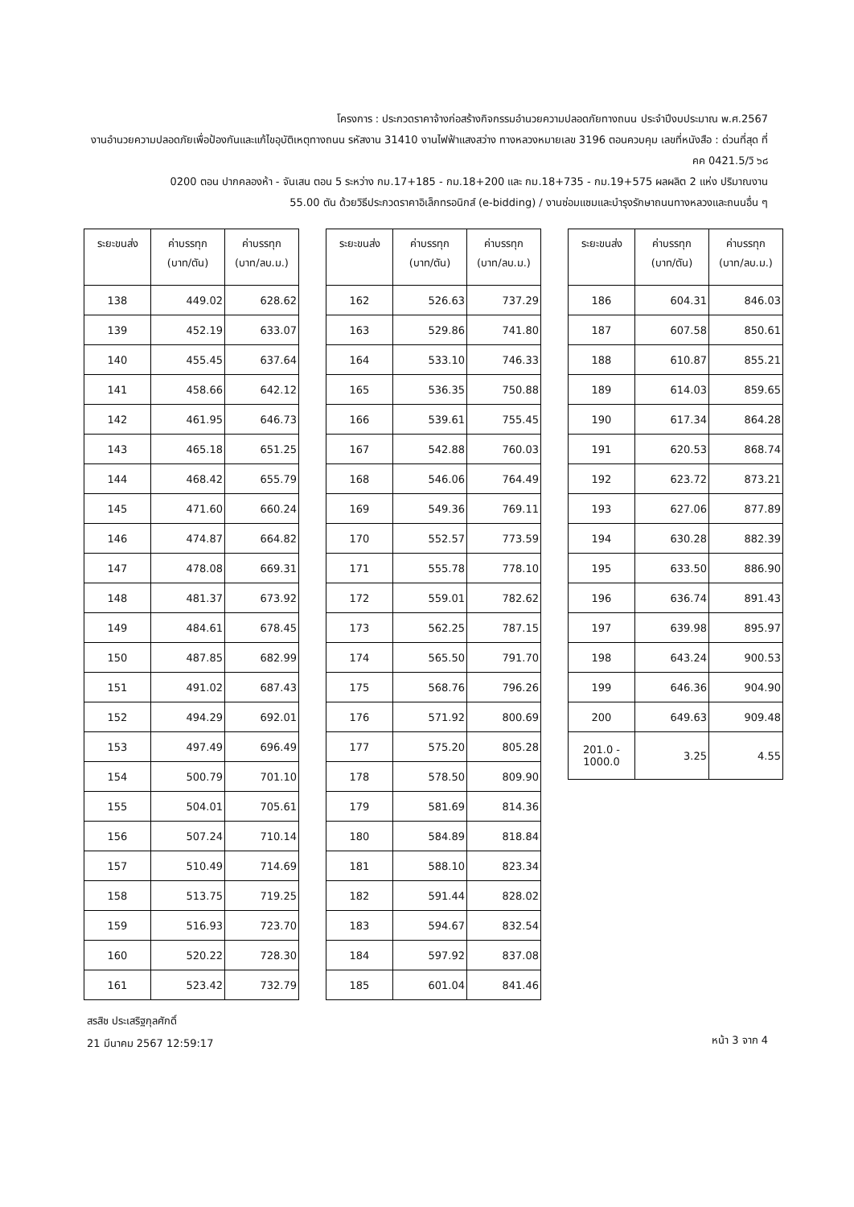โครงการ : ประกวดราคาจ้างก่อสร้างกิจกรรมอำนวยความปลอดภัยทางถนน ประจำปีงบประมาณ พ.ศ.2567
งานอำนวยความปลอดภัยเพื่อป้องกันและแก้ไขอุบัติเหตุทางถนน รหัสงาน 31410 งานไฟฟ้าแสงสว่าง ทางหลวงหมายเลข 3196 ตอนควบคุม เลขที่หนังสือ : ด่วนที่สุด ที่ คค 0421.5/วิ ๖๘
0200 ตอน ปากคลองห้า - จันเสน ตอน 5 ระหว่าง กม.17+185 - กม.18+200 และ กม.18+735 - กม.19+575 ผลผลิต 2 แห่ง ปริมาณงาน
55.00 ตัน ด้วยวิธีประกวดราคาอิเล็กทรอนิกส์ (e-bidding) / งานซ่อมแซมและบำรุงรักษาถนนทางหลวงและถนนอื่น ๆ
| ระยะขนส่ง | ค่าบรรทุก (บาท/ตัน) | ค่าบรรทุก (บาท/ลบ.ม.) |
| --- | --- | --- |
| 138 | 449.02 | 628.62 |
| 139 | 452.19 | 633.07 |
| 140 | 455.45 | 637.64 |
| 141 | 458.66 | 642.12 |
| 142 | 461.95 | 646.73 |
| 143 | 465.18 | 651.25 |
| 144 | 468.42 | 655.79 |
| 145 | 471.60 | 660.24 |
| 146 | 474.87 | 664.82 |
| 147 | 478.08 | 669.31 |
| 148 | 481.37 | 673.92 |
| 149 | 484.61 | 678.45 |
| 150 | 487.85 | 682.99 |
| 151 | 491.02 | 687.43 |
| 152 | 494.29 | 692.01 |
| 153 | 497.49 | 696.49 |
| 154 | 500.79 | 701.10 |
| 155 | 504.01 | 705.61 |
| 156 | 507.24 | 710.14 |
| 157 | 510.49 | 714.69 |
| 158 | 513.75 | 719.25 |
| 159 | 516.93 | 723.70 |
| 160 | 520.22 | 728.30 |
| 161 | 523.42 | 732.79 |
| ระยะขนส่ง | ค่าบรรทุก (บาท/ตัน) | ค่าบรรทุก (บาท/ลบ.ม.) |
| --- | --- | --- |
| 162 | 526.63 | 737.29 |
| 163 | 529.86 | 741.80 |
| 164 | 533.10 | 746.33 |
| 165 | 536.35 | 750.88 |
| 166 | 539.61 | 755.45 |
| 167 | 542.88 | 760.03 |
| 168 | 546.06 | 764.49 |
| 169 | 549.36 | 769.11 |
| 170 | 552.57 | 773.59 |
| 171 | 555.78 | 778.10 |
| 172 | 559.01 | 782.62 |
| 173 | 562.25 | 787.15 |
| 174 | 565.50 | 791.70 |
| 175 | 568.76 | 796.26 |
| 176 | 571.92 | 800.69 |
| 177 | 575.20 | 805.28 |
| 178 | 578.50 | 809.90 |
| 179 | 581.69 | 814.36 |
| 180 | 584.89 | 818.84 |
| 181 | 588.10 | 823.34 |
| 182 | 591.44 | 828.02 |
| 183 | 594.67 | 832.54 |
| 184 | 597.92 | 837.08 |
| 185 | 601.04 | 841.46 |
| ระยะขนส่ง | ค่าบรรทุก (บาท/ตัน) | ค่าบรรทุก (บาท/ลบ.ม.) |
| --- | --- | --- |
| 186 | 604.31 | 846.03 |
| 187 | 607.58 | 850.61 |
| 188 | 610.87 | 855.21 |
| 189 | 614.03 | 859.65 |
| 190 | 617.34 | 864.28 |
| 191 | 620.53 | 868.74 |
| 192 | 623.72 | 873.21 |
| 193 | 627.06 | 877.89 |
| 194 | 630.28 | 882.39 |
| 195 | 633.50 | 886.90 |
| 196 | 636.74 | 891.43 |
| 197 | 639.98 | 895.97 |
| 198 | 643.24 | 900.53 |
| 199 | 646.36 | 904.90 |
| 200 | 649.63 | 909.48 |
| 201.0 - 1000.0 | 3.25 | 4.55 |
สรสิช ประเสริฐกุลศักดิ์
21 มีนาคม 2567 12:59:17
หน้า 3 จาก 4